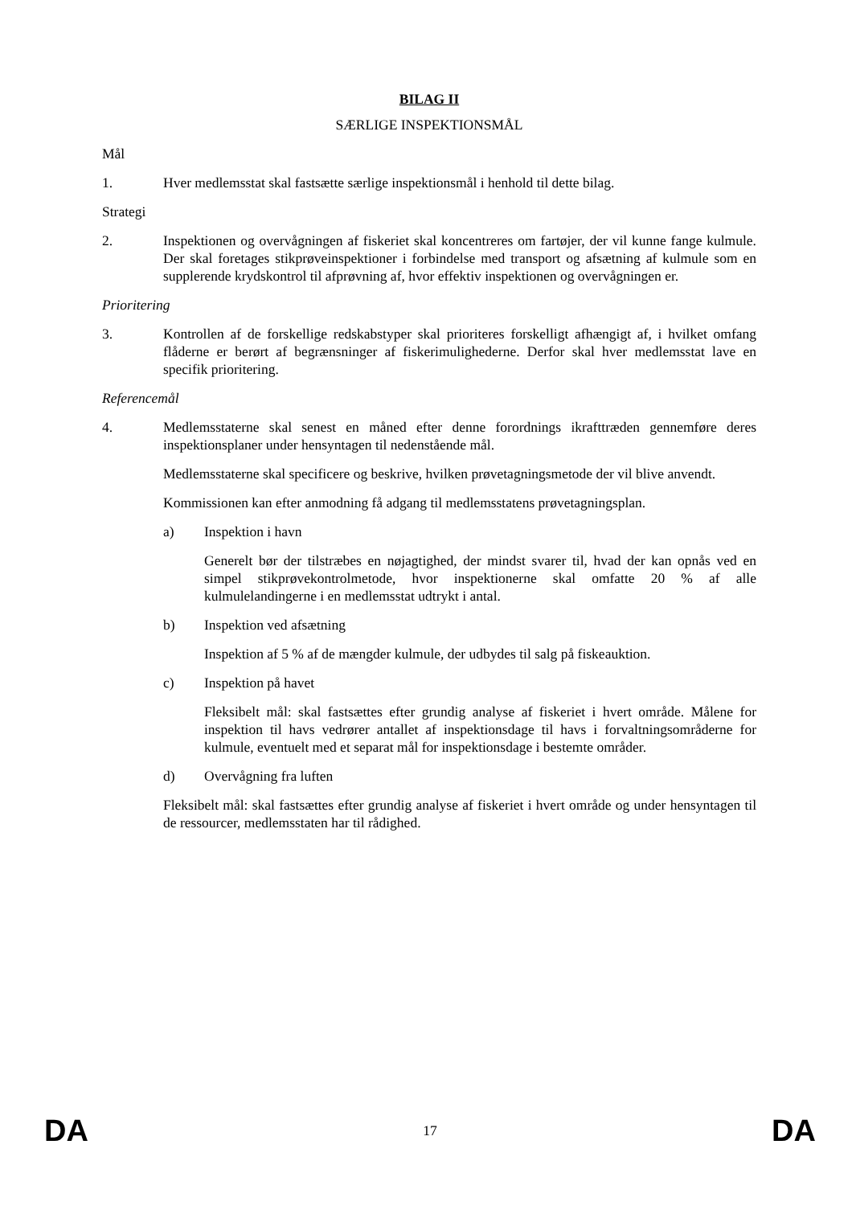BILAG II
SÆRLIGE INSPEKTIONSMÅL
Mål
1. Hver medlemsstat skal fastsætte særlige inspektionsmål i henhold til dette bilag.
Strategi
2. Inspektionen og overvågningen af fiskeriet skal koncentreres om fartøjer, der vil kunne fange kulmule. Der skal foretages stikprøveinspektioner i forbindelse med transport og afsætning af kulmule som en supplerende krydskontrol til afprøvning af, hvor effektiv inspektionen og overvågningen er.
Prioritering
3. Kontrollen af de forskellige redskabstyper skal prioriteres forskelligt afhængigt af, i hvilket omfang flåderne er berørt af begrænsninger af fiskerimulighederne. Derfor skal hver medlemsstat lave en specifik prioritering.
Referencemål
4. Medlemsstaterne skal senest en måned efter denne forordnings ikrafttræden gennemføre deres inspektionsplaner under hensyntagen til nedenstående mål.
Medlemsstaterne skal specificere og beskrive, hvilken prøvetagningsmetode der vil blive anvendt.
Kommissionen kan efter anmodning få adgang til medlemsstatens prøvetagningsplan.
a) Inspektion i havn
Generelt bør der tilstræbes en nøjagtighed, der mindst svarer til, hvad der kan opnås ved en simpel stikprøvekontrolmetode, hvor inspektionerne skal omfatte 20 % af alle kulmulelandingerne i en medlemsstat udtrykt i antal.
b) Inspektion ved afsætning
Inspektion af 5 % af de mængder kulmule, der udbydes til salg på fiskeauktion.
c) Inspektion på havet
Fleksibelt mål: skal fastsættes efter grundig analyse af fiskeriet i hvert område. Målene for inspektion til havs vedrører antallet af inspektionsdage til havs i forvaltningsområderne for kulmule, eventuelt med et separat mål for inspektionsdage i bestemte områder.
d) Overvågning fra luften
Fleksibelt mål: skal fastsættes efter grundig analyse af fiskeriet i hvert område og under hensyntagen til de ressourcer, medlemsstaten har til rådighed.
DA 17 DA